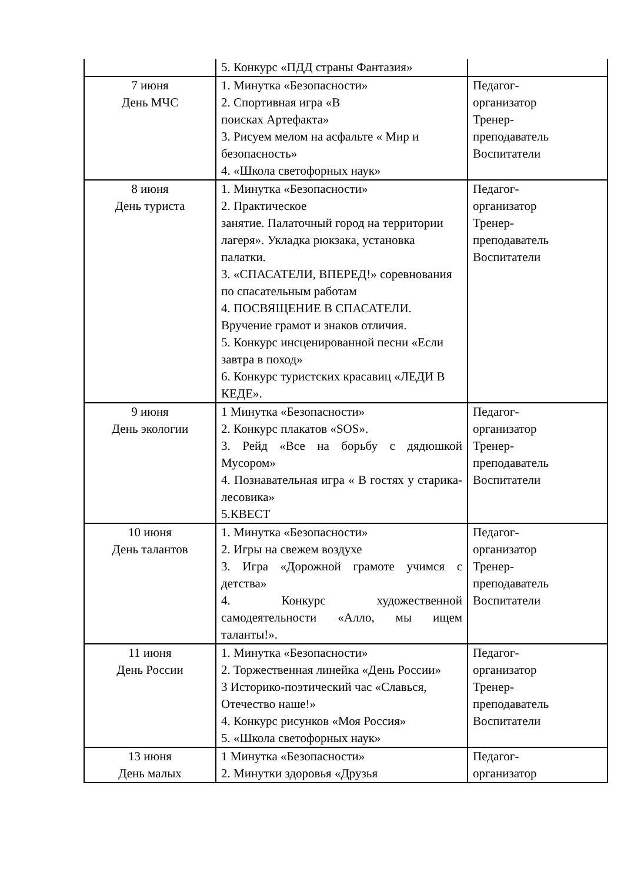| | 5. Конкурс «ПДД страны Фантазия» | |
| 7 июня День МЧС | 1. Минутка «Безопасности» 2. Спортивная игра «В поисках Артефакта» 3. Рисуем мелом на асфальте « Мир и безопасность» 4. «Школа светофорных наук» | Педагог- организатор Тренер- преподаватель Воспитатели |
| 8 июня День туриста | 1. Минутка «Безопасности» 2. Практическое занятие. Палаточный город на территории лагеря». Укладка рюкзака, установка палатки. 3. «СПАСАТЕЛИ, ВПЕРЕД!» соревнования по спасательным работам 4. ПОСВЯЩЕНИЕ В СПАСАТЕЛИ. Вручение грамот и знаков отличия. 5. Конкурс инсценированной песни «Если завтра в поход» 6. Конкурс туристских красавиц «ЛЕДИ В КЕДЕ». | Педагог- организатор Тренер- преподаватель Воспитатели |
| 9 июня День экологии | 1 Минутка «Безопасности» 2. Конкурс плакатов «SOS». 3. Рейд «Все на борьбу с дядюшкой Мусором» 4. Познавательная игра « В гостях у старика-лесовика» 5.КВЕСТ | Педагог- организатор Тренер- преподаватель Воспитатели |
| 10 июня День талантов | 1. Минутка «Безопасности» 2. Игры на свежем воздухе 3. Игра «Дорожной грамоте учимся с детства» 4. Конкурс художественной самодеятельности «Алло, мы ищем таланты!». | Педагог- организатор Тренер- преподаватель Воспитатели |
| 11 июня День России | 1. Минутка «Безопасности» 2. Торжественная линейка «День России» 3 Историко-поэтический час «Славься, Отечество наше!» 4. Конкурс рисунков «Моя Россия» 5. «Школа светофорных наук» | Педагог- организатор Тренер- преподаватель Воспитатели |
| 13 июня День малых | 1 Минутка «Безопасности» 2. Минутки здоровья «Друзья | Педагог- организатор |